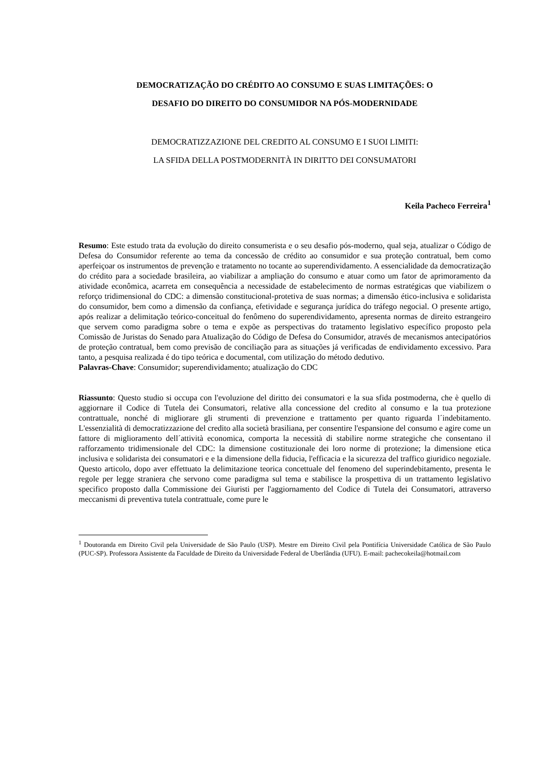DEMOCRATIZAÇÃO DO CRÉDITO AO CONSUMO E SUAS LIMITAÇÕES: O
DESAFIO DO DIREITO DO CONSUMIDOR NA PÓS-MODERNIDADE
DEMOCRATIZZAZIONE DEL CREDITO AL CONSUMO E I SUOI LIMITI:
LA SFIDA DELLA POSTMODERNITÀ IN DIRITTO DEI CONSUMATORI
Keila Pacheco Ferreira<sup>1</sup>
Resumo: Este estudo trata da evolução do direito consumerista e o seu desafio pós-moderno, qual seja, atualizar o Código de Defesa do Consumidor referente ao tema da concessão de crédito ao consumidor e sua proteção contratual, bem como aperfeiçoar os instrumentos de prevenção e tratamento no tocante ao superendividamento. A essencialidade da democratização do crédito para a sociedade brasileira, ao viabilizar a ampliação do consumo e atuar como um fator de aprimoramento da atividade econômica, acarreta em consequência a necessidade de estabelecimento de normas estratégicas que viabilizem o reforço tridimensional do CDC: a dimensão constitucional-protetiva de suas normas; a dimensão ético-inclusiva e solidarista do consumidor, bem como a dimensão da confiança, efetividade e segurança jurídica do tráfego negocial. O presente artigo, após realizar a delimitação teórico-conceitual do fenômeno do superendividamento, apresenta normas de direito estrangeiro que servem como paradigma sobre o tema e expõe as perspectivas do tratamento legislativo específico proposto pela Comissão de Juristas do Senado para Atualização do Código de Defesa do Consumidor, através de mecanismos antecipatórios de proteção contratual, bem como previsão de conciliação para as situações já verificadas de endividamento excessivo. Para tanto, a pesquisa realizada é do tipo teórica e documental, com utilização do método dedutivo.
Palavras-Chave: Consumidor; superendividamento; atualização do CDC
Riassunto: Questo studio si occupa con l'evoluzione del diritto dei consumatori e la sua sfida postmoderna, che è quello di aggiornare il Codice di Tutela dei Consumatori, relative alla concessione del credito al consumo e la tua protezione contrattuale, nonché di migliorare gli strumenti di prevenzione e trattamento per quanto riguarda l´indebitamento. L'essenzialità di democratizzazione del credito alla società brasiliana, per consentire l'espansione del consumo e agire come un fattore di miglioramento dell´attività economica, comporta la necessità di stabilire norme strategiche che consentano il rafforzamento tridimensionale del CDC: la dimensione costituzionale dei loro norme di protezione; la dimensione etica inclusiva e solidarista dei consumatori e e la dimensione della fiducia, l'efficacia e la sicurezza del traffico giuridico negoziale. Questo articolo, dopo aver effettuato la delimitazione teorica concettuale del fenomeno del superindebitamento, presenta le regole per legge straniera che servono come paradigma sul tema e stabilisce la prospettiva di un trattamento legislativo specifico proposto dalla Commissione dei Giuristi per l'aggiornamento del Codice di Tutela dei Consumatori, attraverso meccanismi di preventiva tutela contrattuale, come pure le
<sup>1</sup> Doutoranda em Direito Civil pela Universidade de São Paulo (USP). Mestre em Direito Civil pela Pontifícia Universidade Católica de São Paulo (PUC-SP). Professora Assistente da Faculdade de Direito da Universidade Federal de Uberlândia (UFU). E-mail: pachecokeila@hotmail.com